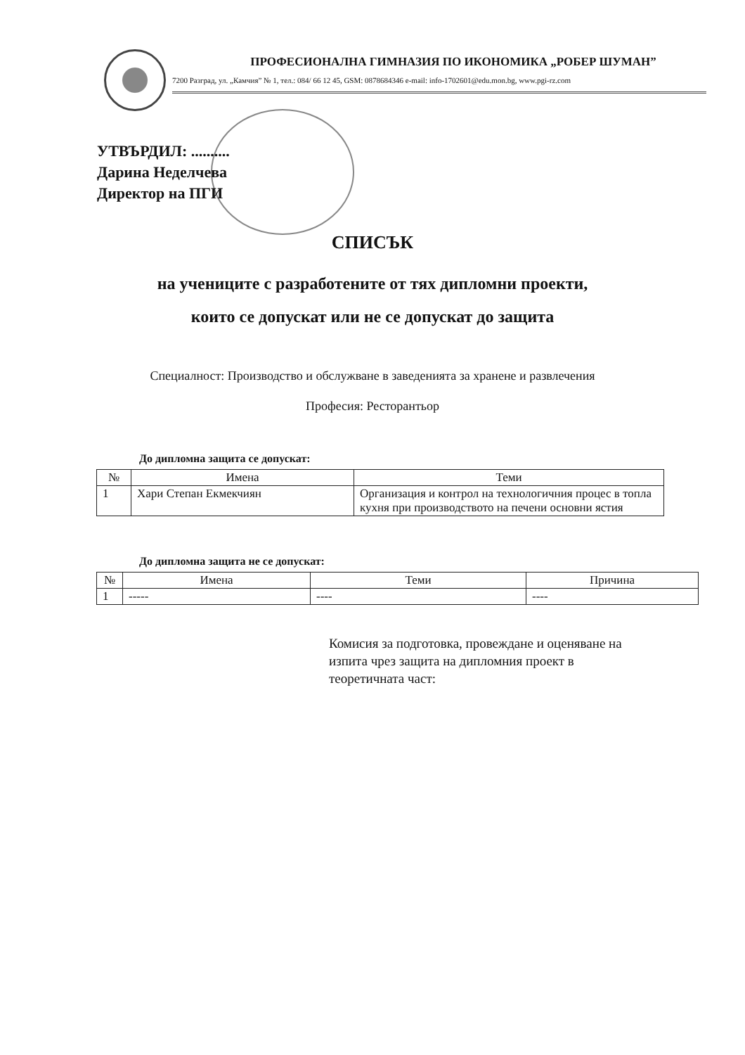ПРОФЕСИОНАЛНА ГИМНАЗИЯ ПО ИКОНОМИКА „РОБЕР ШУМАН”
7200 Разград, ул. „Камчия” № 1, тел.: 084/ 66 12 45, GSM: 0878684346 e-mail: info-1702601@edu.mon.bg, www.pgi-rz.com
УТВЪРДИЛ: ..........
Дарина Неделчева
Директор на ПГИ
СПИСЪК
на учениците с разработените от тях дипломни проекти,
които се допускат или не се допускат до защита
Специалност: Производство и обслужване в заведенията за хранене и развлечения
Професия: Ресторантьор
До дипломна защита се допускат:
| № | Имена | Теми |
| --- | --- | --- |
| 1 | Хари Степан Екмекчиян | Организация и контрол на технологичния процес в топла кухня при производството на печени основни ястия |
До дипломна защита не се допускат:
| № | Имена | Теми | Причина |
| --- | --- | --- | --- |
| 1 | ----- | ---- | ---- |
Комисия за подготовка, провеждане и оценяване на изпита чрез защита на дипломния проект в теоретичната част: